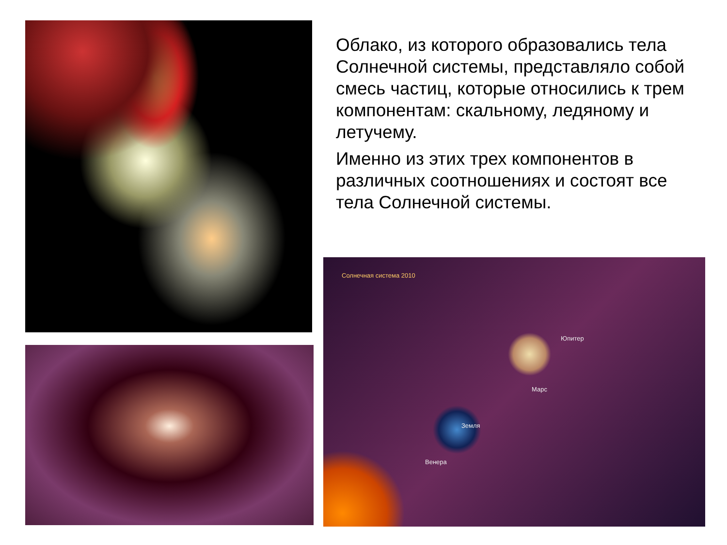Облако, из которого образовались тела Солнечной системы, представляло собой смесь частиц, которые относились к трем компонентам: скальному, ледяному и летучему.
Именно из этих трех компонентов в различных соотношениях и состоят все тела Солнечной системы.
Солнечная система 2010
Юпитер
Марс
Земля
Венера